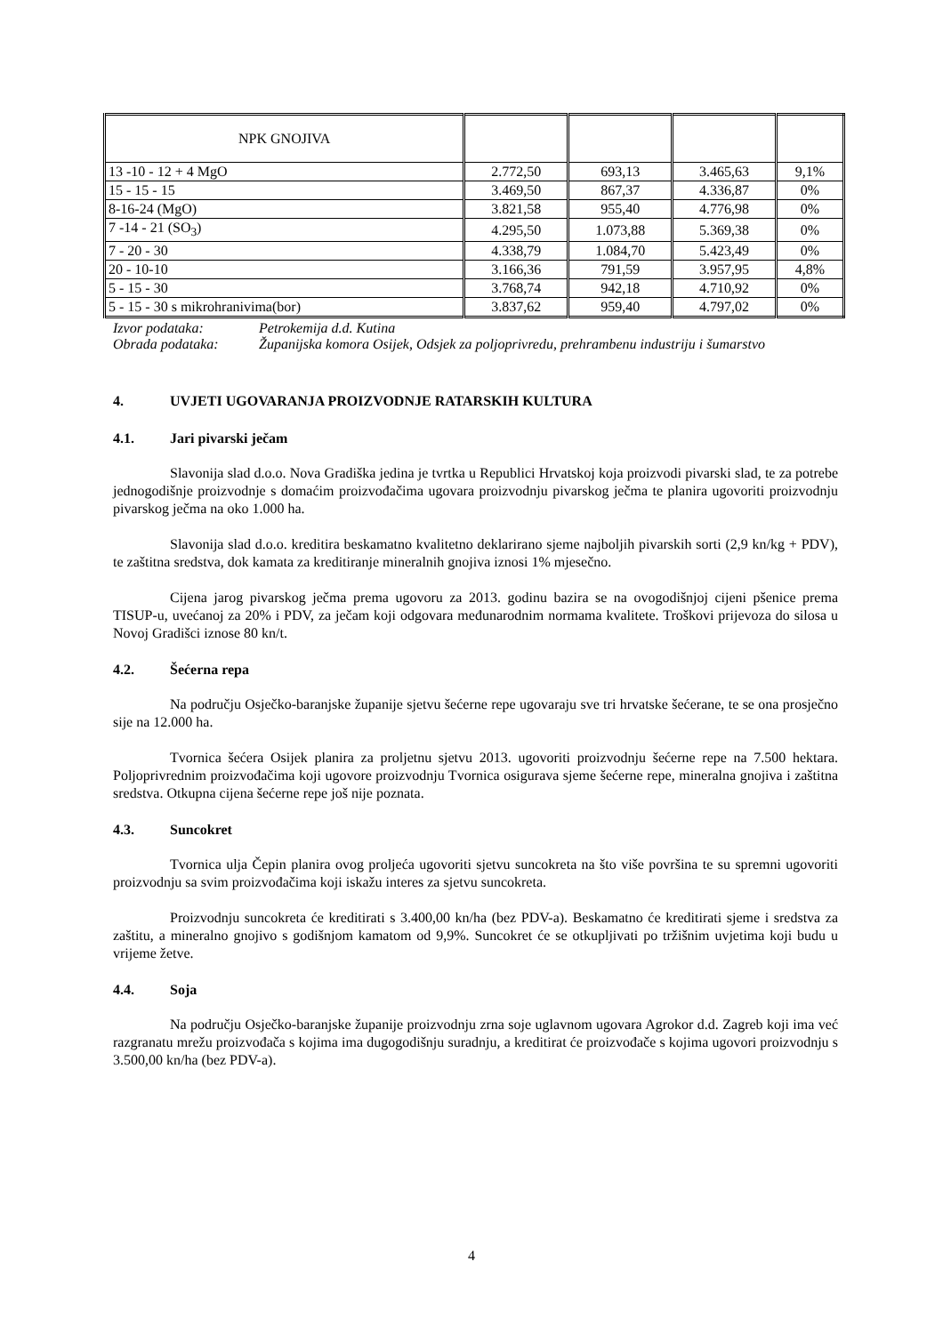| NPK GNOJIVA | | | | |
| 13 -10 - 12 + 4 MgO | 2.772,50 | 693,13 | 3.465,63 | 9,1% |
| 15 - 15 - 15 | 3.469,50 | 867,37 | 4.336,87 | 0% |
| 8-16-24 (MgO) | 3.821,58 | 955,40 | 4.776,98 | 0% |
| 7 -14 - 21 (SO<sub>3</sub>) | 4.295,50 | 1.073,88 | 5.369,38 | 0% |
| 7 - 20 - 30 | 4.338,79 | 1.084,70 | 5.423,49 | 0% |
| 20 - 10-10 | 3.166,36 | 791,59 | 3.957,95 | 4,8% |
| 5 - 15 - 30 | 3.768,74 | 942,18 | 4.710,92 | 0% |
| 5 - 15 - 30 s mikrohranivima(bor) | 3.837,62 | 959,40 | 4.797,02 | 0% |
Izvor podataka: Petrokemija d.d. Kutina
Obrada podataka: Županijska komora Osijek, Odsjek za poljoprivredu, prehrambenu industriju i šumarstvo
4. UVJETI UGOVARANJA PROIZVODNJE RATARSKIH KULTURA
4.1. Jari pivarski ječam
Slavonija slad d.o.o. Nova Gradiška jedina je tvrtka u Republici Hrvatskoj koja proizvodi pivarski slad, te za potrebe jednogodišnje proizvodnje s domaćim proizvođačima ugovara proizvodnju pivarskog ječma te planira ugovoriti proizvodnju pivarskog ječma na oko 1.000 ha.
Slavonija slad d.o.o. kreditira beskamatno kvalitetno deklarirano sjeme najboljih pivarskih sorti (2,9 kn/kg + PDV), te zaštitna sredstva, dok kamata za kreditiranje mineralnih gnojiva iznosi 1% mjesečno.
Cijena jarog pivarskog ječma prema ugovoru za 2013. godinu bazira se na ovogodišnjoj cijeni pšenice prema TISUP-u, uvećanoj za 20% i PDV, za ječam koji odgovara međunarodnim normama kvalitete. Troškovi prijevoza do silosa u Novoj Gradišci iznose 80 kn/t.
4.2. Šećerna repa
Na području Osječko-baranjske županije sjetvu šećerne repe ugovaraju sve tri hrvatske šećerane, te se ona prosječno sije na 12.000 ha.
Tvornica šećera Osijek planira za proljetnu sjetvu 2013. ugovoriti proizvodnju šećerne repe na 7.500 hektara. Poljoprivrednim proizvođačima koji ugovore proizvodnju Tvornica osigurava sjeme šećerne repe, mineralna gnojiva i zaštitna sredstva. Otkupna cijena šećerne repe još nije poznata.
4.3. Suncokret
Tvornica ulja Čepin planira ovog proljeća ugovoriti sjetvu suncokreta na što više površina te su spremni ugovoriti proizvodnju sa svim proizvođačima koji iskažu interes za sjetvu suncokreta.
Proizvodnju suncokreta će kreditirati s 3.400,00 kn/ha (bez PDV-a). Beskamatno će kreditirati sjeme i sredstva za zaštitu, a mineralno gnojivo s godišnjom kamatom od 9,9%. Suncokret će se otkupljivati po tržišnim uvjetima koji budu u vrijeme žetve.
4.4. Soja
Na području Osječko-baranjske županije proizvodnju zrna soje uglavnom ugovara Agrokor d.d. Zagreb koji ima već razgranatu mrežu proizvođača s kojima ima dugogodišnju suradnju, a kreditirat će proizvođače s kojima ugovori proizvodnju s 3.500,00 kn/ha (bez PDV-a).
4